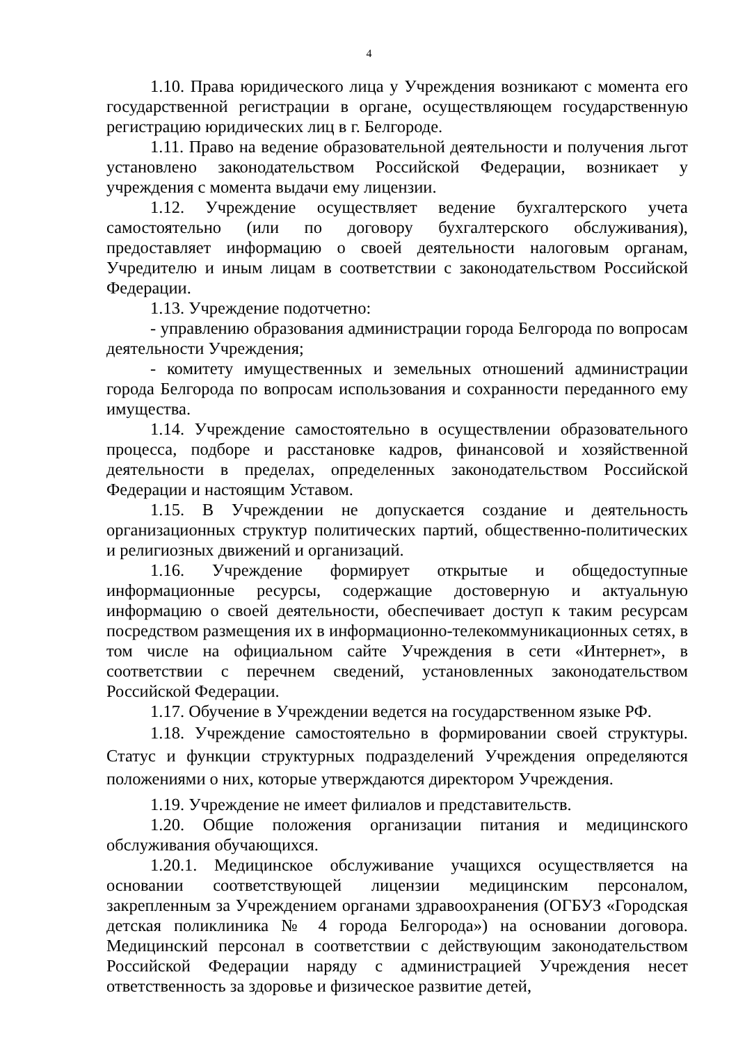4
1.10. Права юридического лица у Учреждения возникают с момента его государственной регистрации в органе, осуществляющем государственную регистрацию юридических лиц в г. Белгороде.
1.11. Право на ведение образовательной деятельности и получения льгот установлено законодательством Российской Федерации, возникает у учреждения с момента выдачи ему лицензии.
1.12. Учреждение осуществляет ведение бухгалтерского учета самостоятельно (или по договору бухгалтерского обслуживания), предоставляет информацию о своей деятельности налоговым органам, Учредителю и иным лицам в соответствии с законодательством Российской Федерации.
1.13. Учреждение подотчетно:
- управлению образования администрации города Белгорода по вопросам деятельности Учреждения;
- комитету имущественных и земельных отношений администрации города Белгорода по вопросам использования и сохранности переданного ему имущества.
1.14. Учреждение самостоятельно в осуществлении образовательного процесса, подборе и расстановке кадров, финансовой и хозяйственной деятельности в пределах, определенных законодательством Российской Федерации и настоящим Уставом.
1.15. В Учреждении не допускается создание и деятельность организационных структур политических партий, общественно-политических и религиозных движений и организаций.
1.16. Учреждение формирует открытые и общедоступные информационные ресурсы, содержащие достоверную и актуальную информацию о своей деятельности, обеспечивает доступ к таким ресурсам посредством размещения их в информационно-телекоммуникационных сетях, в том числе на официальном сайте Учреждения в сети «Интернет», в соответствии с перечнем сведений, установленных законодательством Российской Федерации.
1.17. Обучение в Учреждении ведется на государственном языке РФ.
1.18. Учреждение самостоятельно в формировании своей структуры. Статус и функции структурных подразделений Учреждения определяются положениями о них, которые утверждаются директором Учреждения.
1.19. Учреждение не имеет филиалов и представительств.
1.20. Общие положения организации питания и медицинского обслуживания обучающихся.
1.20.1. Медицинское обслуживание учащихся осуществляется на основании соответствующей лицензии медицинским персоналом, закрепленным за Учреждением органами здравоохранения (ОГБУЗ «Городская детская поликлиника № 4 города Белгорода») на основании договора. Медицинский персонал в соответствии с действующим законодательством Российской Федерации наряду с администрацией Учреждения несет ответственность за здоровье и физическое развитие детей,